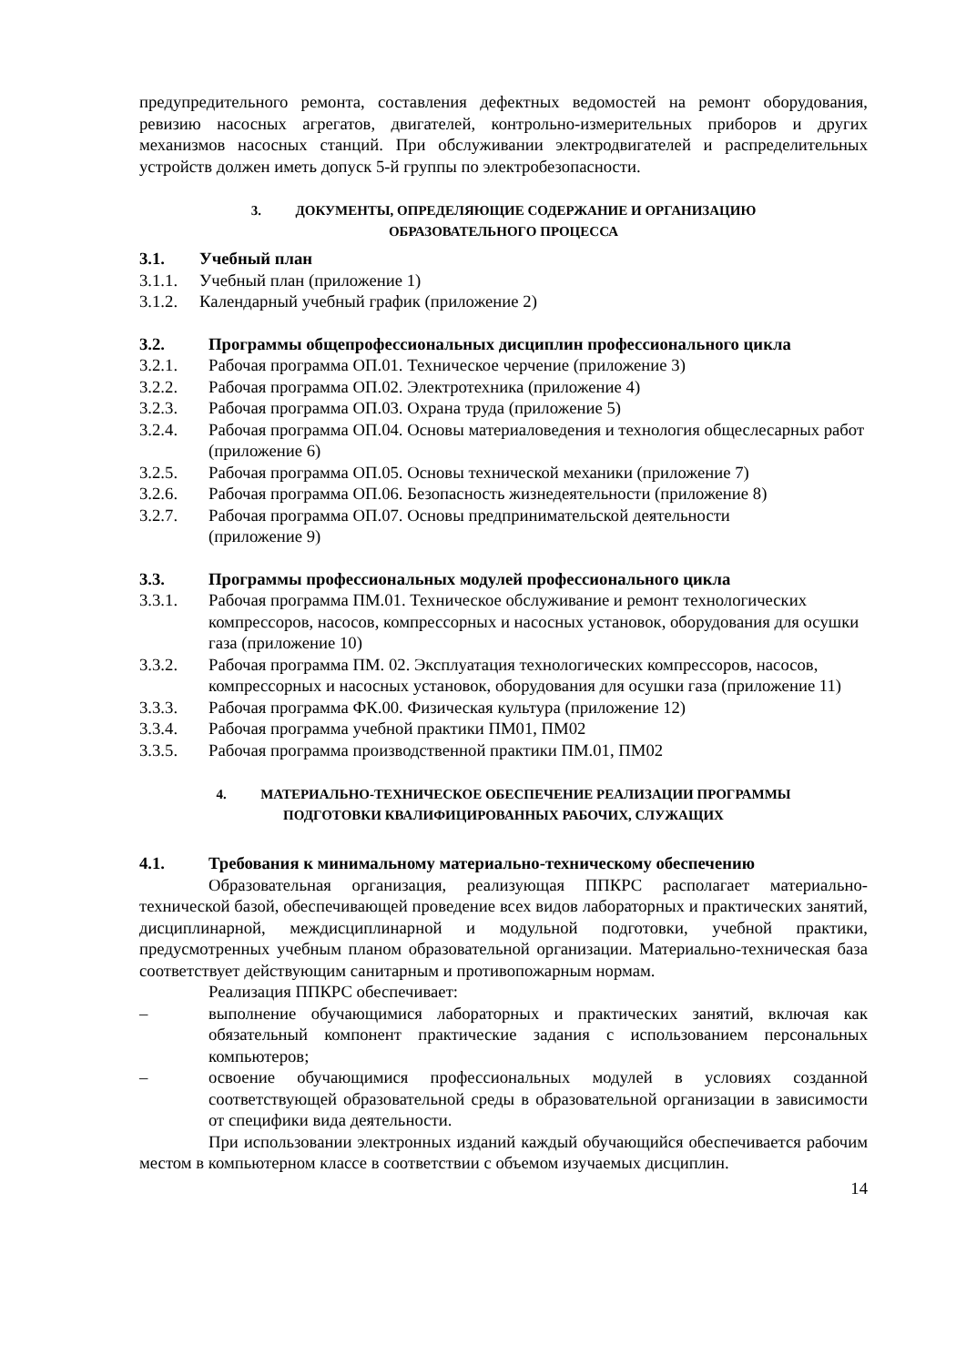предупредительного ремонта, составления дефектных ведомостей на ремонт оборудования, ревизию насосных агрегатов, двигателей, контрольно-измерительных приборов и других механизмов насосных станций. При обслуживании электродвигателей и распределительных устройств должен иметь допуск 5-й группы по электробезопасности.
3. ДОКУМЕНТЫ, ОПРЕДЕЛЯЮЩИЕ СОДЕРЖАНИЕ И ОРГАНИЗАЦИЮ
ОБРАЗОВАТЕЛЬНОГО ПРОЦЕССА
3.1. Учебный план
3.1.1. Учебный план (приложение 1)
3.1.2. Календарный учебный график (приложение 2)
3.2. Программы общепрофессиональных дисциплин профессионального цикла
3.2.1. Рабочая программа ОП.01. Техническое черчение (приложение 3)
3.2.2. Рабочая программа ОП.02. Электротехника (приложение 4)
3.2.3. Рабочая программа ОП.03. Охрана труда (приложение 5)
3.2.4. Рабочая программа ОП.04. Основы материаловедения и технология общеслесарных работ (приложение 6)
3.2.5. Рабочая программа ОП.05. Основы технической механики (приложение 7)
3.2.6. Рабочая программа ОП.06. Безопасность жизнедеятельности (приложение 8)
3.2.7. Рабочая программа ОП.07. Основы предпринимательской деятельности
(приложение 9)
3.3. Программы профессиональных модулей профессионального цикла
3.3.1. Рабочая программа ПМ.01. Техническое обслуживание и ремонт технологических компрессоров, насосов, компрессорных и насосных установок, оборудования для осушки газа (приложение 10)
3.3.2. Рабочая программа ПМ. 02. Эксплуатация технологических компрессоров, насосов, компрессорных и насосных установок, оборудования для осушки газа (приложение 11)
3.3.3. Рабочая программа ФК.00. Физическая культура (приложение 12)
3.3.4. Рабочая программа учебной практики ПМ01, ПМ02
3.3.5. Рабочая программа производственной практики ПМ.01, ПМ02
4. МАТЕРИАЛЬНО-ТЕХНИЧЕСКОЕ ОБЕСПЕЧЕНИЕ РЕАЛИЗАЦИИ ПРОГРАММЫ
ПОДГОТОВКИ КВАЛИФИЦИРОВАННЫХ РАБОЧИХ, СЛУЖАЩИХ
4.1. Требования к минимальному материально-техническому обеспечению
Образовательная организация, реализующая ППКРС располагает материально-технической базой, обеспечивающей проведение всех видов лабораторных и практических занятий, дисциплинарной, междисциплинарной и модульной подготовки, учебной практики, предусмотренных учебным планом образовательной организации. Материально-техническая база соответствует действующим санитарным и противопожарным нормам.
Реализация ППКРС обеспечивает:
– выполнение обучающимися лабораторных и практических занятий, включая как обязательный компонент практические задания с использованием персональных компьютеров;
– освоение обучающимися профессиональных модулей в условиях созданной соответствующей образовательной среды в образовательной организации в зависимости от специфики вида деятельности.
При использовании электронных изданий каждый обучающийся обеспечивается рабочим местом в компьютерном классе в соответствии с объемом изучаемых дисциплин.
14